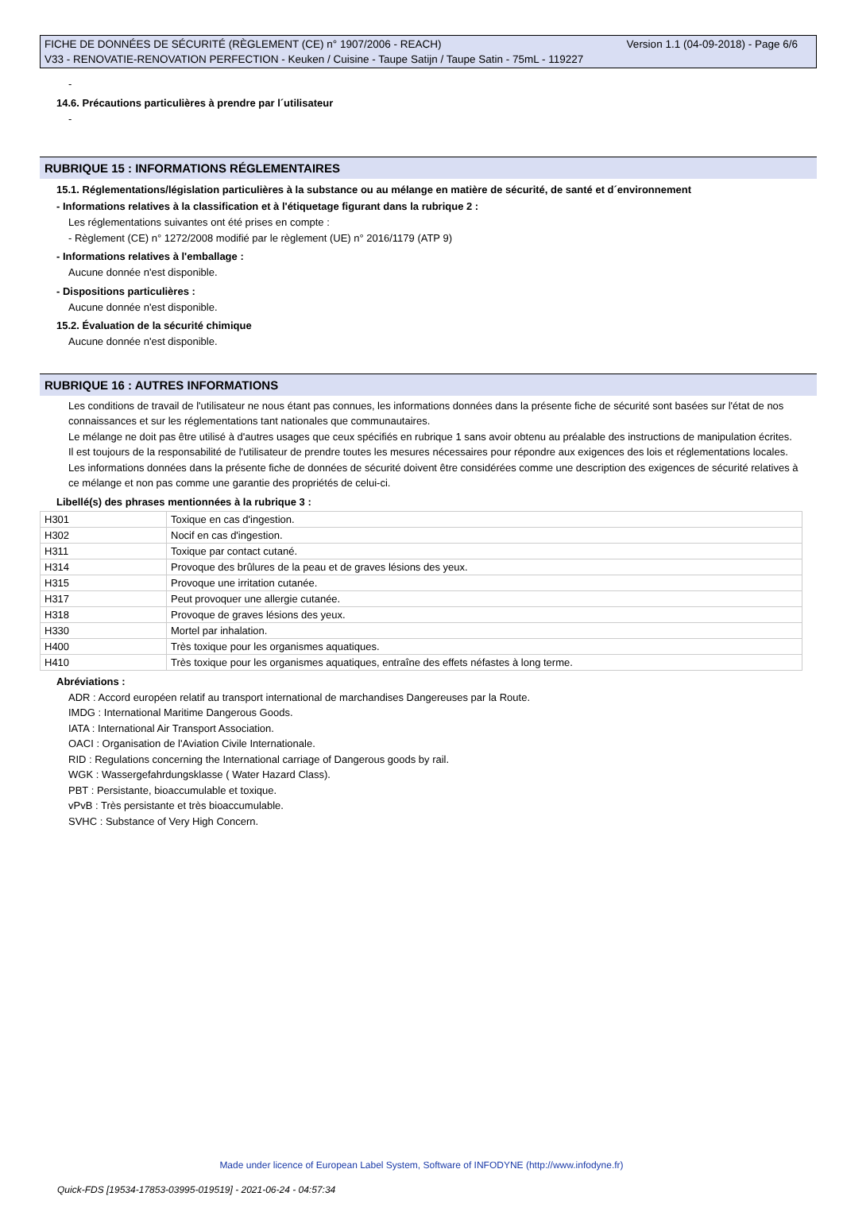FICHE DE DONNÉES DE SÉCURITÉ (RÈGLEMENT (CE) n° 1907/2006 - REACH) Version 1.1 (04-09-2018) - Page 6/6
V33 - RENOVATIE-RENOVATION PERFECTION - Keuken / Cuisine - Taupe Satijn / Taupe Satin - 75mL - 119227
-
14.6. Précautions particulières à prendre par l´utilisateur
-
RUBRIQUE 15 : INFORMATIONS RÉGLEMENTAIRES
15.1. Réglementations/législation particulières à la substance ou au mélange en matière de sécurité, de santé et d´environnement
- Informations relatives à la classification et à l'étiquetage figurant dans la rubrique 2 :
Les réglementations suivantes ont été prises en compte :
- Règlement (CE) n° 1272/2008 modifié par le règlement (UE) n° 2016/1179 (ATP 9)
- Informations relatives à l'emballage :
Aucune donnée n'est disponible.
- Dispositions particulières :
Aucune donnée n'est disponible.
15.2. Évaluation de la sécurité chimique
Aucune donnée n'est disponible.
RUBRIQUE 16 : AUTRES INFORMATIONS
Les conditions de travail de l'utilisateur ne nous étant pas connues, les informations données dans la présente fiche de sécurité sont basées sur l'état de nos connaissances et sur les réglementations tant nationales que communautaires.
Le mélange ne doit pas être utilisé à d'autres usages que ceux spécifiés en rubrique 1 sans avoir obtenu au préalable des instructions de manipulation écrites.
Il est toujours de la responsabilité de l'utilisateur de prendre toutes les mesures nécessaires pour répondre aux exigences des lois et réglementations locales.
Les informations données dans la présente fiche de données de sécurité doivent être considérées comme une description des exigences de sécurité relatives à ce mélange et non pas comme une garantie des propriétés de celui-ci.
Libellé(s) des phrases mentionnées à la rubrique 3 :
| H301 | Toxique en cas d'ingestion. |
| H302 | Nocif en cas d'ingestion. |
| H311 | Toxique par contact cutané. |
| H314 | Provoque des brûlures de la peau et de graves lésions des yeux. |
| H315 | Provoque une irritation cutanée. |
| H317 | Peut provoquer une allergie cutanée. |
| H318 | Provoque de graves lésions des yeux. |
| H330 | Mortel par inhalation. |
| H400 | Très toxique pour les organismes aquatiques. |
| H410 | Très toxique pour les organismes aquatiques, entraîne des effets néfastes à long terme. |
Abréviations :
ADR : Accord européen relatif au transport international de marchandises Dangereuses par la Route.
IMDG : International Maritime Dangerous Goods.
IATA : International Air Transport Association.
OACI : Organisation de l'Aviation Civile Internationale.
RID : Regulations concerning the International carriage of Dangerous goods by rail.
WGK : Wassergefahrdungsklasse ( Water Hazard Class).
PBT : Persistante, bioaccumulable et toxique.
vPvB : Très persistante et très bioaccumulable.
SVHC : Substance of Very High Concern.
Made under licence of European Label System, Software of INFODYNE (http://www.infodyne.fr)
Quick-FDS [19534-17853-03995-019519] - 2021-06-24 - 04:57:34